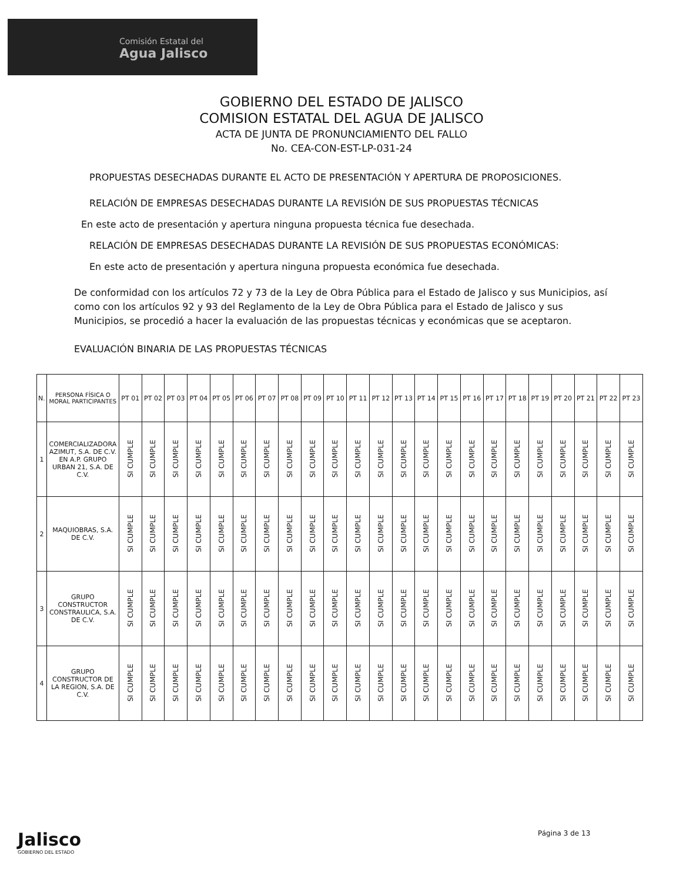Comisión Estatal del
Agua Jalisco
GOBIERNO DEL ESTADO DE JALISCO
COMISION ESTATAL DEL AGUA DE JALISCO
ACTA DE JUNTA DE PRONUNCIAMIENTO DEL FALLO
No. CEA-CON-EST-LP-031-24
PROPUESTAS DESECHADAS DURANTE EL ACTO DE PRESENTACIÓN Y APERTURA DE PROPOSICIONES.
RELACIÓN DE EMPRESAS DESECHADAS DURANTE LA REVISIÓN DE SUS PROPUESTAS TÉCNICAS
En este acto de presentación y apertura ninguna propuesta técnica fue desechada.
RELACIÓN DE EMPRESAS DESECHADAS DURANTE LA REVISIÓN DE SUS PROPUESTAS ECONÓMICAS:
En este acto de presentación y apertura ninguna propuesta económica fue desechada.
De conformidad con los artículos 72 y 73 de la Ley de Obra Pública para el Estado de Jalisco y sus Municipios, así como con los artículos 92 y 93 del Reglamento de la Ley de Obra Pública para el Estado de Jalisco y sus Municipios, se procedió a hacer la evaluación de las propuestas técnicas y económicas que se aceptaron.
EVALUACIÓN BINARIA DE LAS PROPUESTAS TÉCNICAS
| N. | PERSONA FÍSICA O MORAL PARTICIPANTES | PT 01 | PT 02 | PT 03 | PT 04 | PT 05 | PT 06 | PT 07 | PT 08 | PT 09 | PT 10 | PT 11 | PT 12 | PT 13 | PT 14 | PT 15 | PT 16 | PT 17 | PT 18 | PT 19 | PT 20 | PT 21 | PT 22 | PT 23 |
| --- | --- | --- | --- | --- | --- | --- | --- | --- | --- | --- | --- | --- | --- | --- | --- | --- | --- | --- | --- | --- | --- | --- | --- | --- |
| 1 | COMERCIALIZADORA AZIMUT, S.A. DE C.V. EN A.P. GRUPO URBAN 21, S.A. DE C.V. | SI CUMPLE | SI CUMPLE | SI CUMPLE | SI CUMPLE | SI CUMPLE | SI CUMPLE | SI CUMPLE | SI CUMPLE | SI CUMPLE | SI CUMPLE | SI CUMPLE | SI CUMPLE | SI CUMPLE | SI CUMPLE | SI CUMPLE | SI CUMPLE | SI CUMPLE | SI CUMPLE | SI CUMPLE | SI CUMPLE | SI CUMPLE | SI CUMPLE | SI CUMPLE |
| 2 | MAQUIOBRAS, S.A. DE C.V. | SI CUMPLE | SI CUMPLE | SI CUMPLE | SI CUMPLE | SI CUMPLE | SI CUMPLE | SI CUMPLE | SI CUMPLE | SI CUMPLE | SI CUMPLE | SI CUMPLE | SI CUMPLE | SI CUMPLE | SI CUMPLE | SI CUMPLE | SI CUMPLE | SI CUMPLE | SI CUMPLE | SI CUMPLE | SI CUMPLE | SI CUMPLE | SI CUMPLE | SI CUMPLE |
| 3 | GRUPO CONSTRUCTOR CONSTRAULICA, S.A. DE C.V. | SI CUMPLE | SI CUMPLE | SI CUMPLE | SI CUMPLE | SI CUMPLE | SI CUMPLE | SI CUMPLE | SI CUMPLE | SI CUMPLE | SI CUMPLE | SI CUMPLE | SI CUMPLE | SI CUMPLE | SI CUMPLE | SI CUMPLE | SI CUMPLE | SI CUMPLE | SI CUMPLE | SI CUMPLE | SI CUMPLE | SI CUMPLE | SI CUMPLE | SI CUMPLE |
| 4 | GRUPO CONSTRUCTOR DE LA REGION, S.A. DE C.V. | SI CUMPLE | SI CUMPLE | SI CUMPLE | SI CUMPLE | SI CUMPLE | SI CUMPLE | SI CUMPLE | SI CUMPLE | SI CUMPLE | SI CUMPLE | SI CUMPLE | SI CUMPLE | SI CUMPLE | SI CUMPLE | SI CUMPLE | SI CUMPLE | SI CUMPLE | SI CUMPLE | SI CUMPLE | SI CUMPLE | SI CUMPLE | SI CUMPLE | SI CUMPLE |
Jalisco
GOBIERNO DEL ESTADO
Página 3 de 13